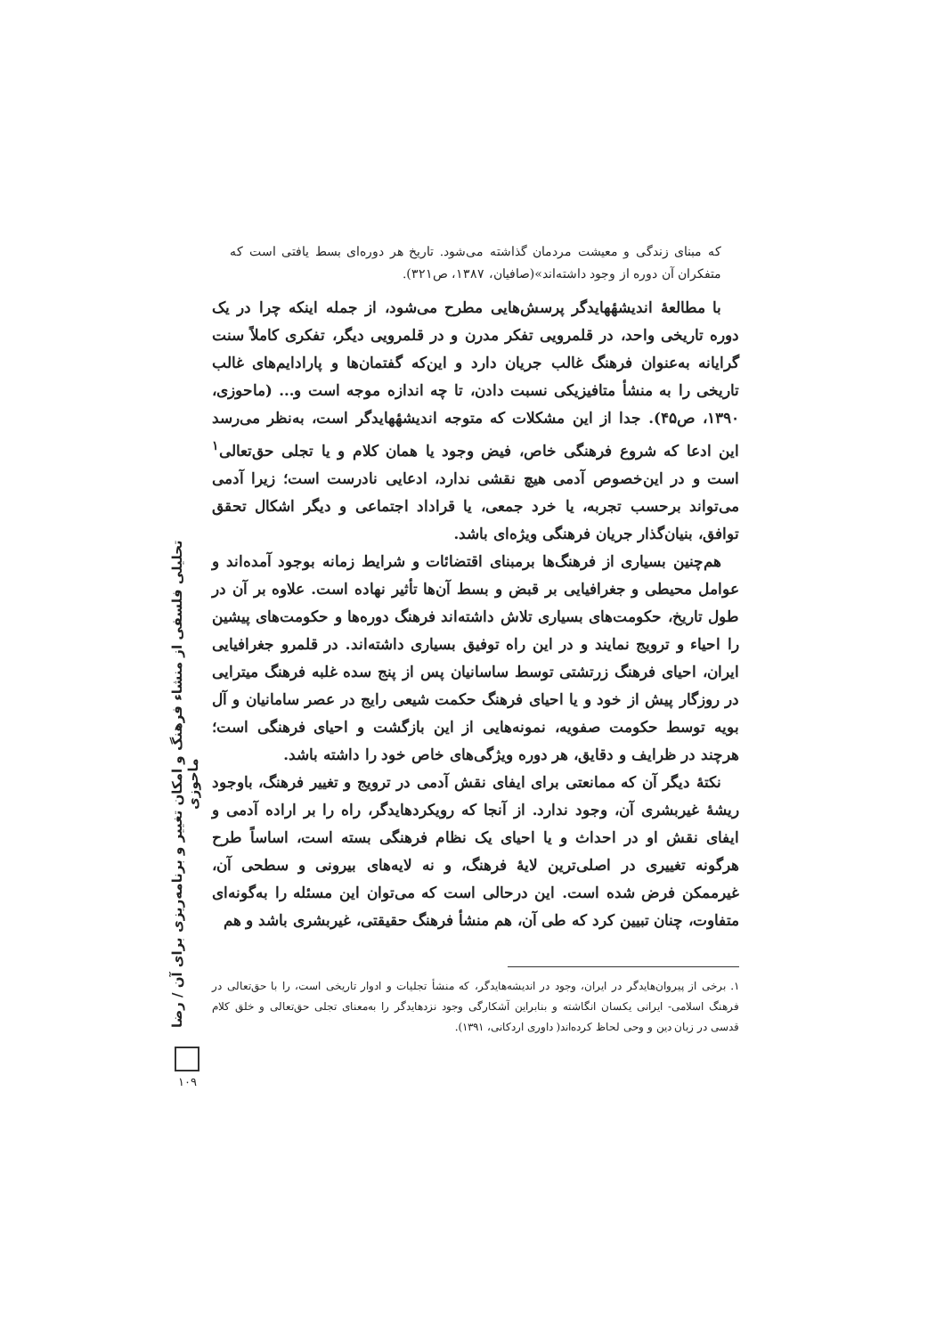که مبنای زندگی و معیشت مردمان گذاشته می‌شود. تاریخ هر دوره‌ای بسط یافتی است که متفکران آن دوره از وجود داشته‌اند»(صافیان، ۱۳۸۷، ص۳۲۱).
با مطالعهٔ اندیشهٔهایدگر پرسش‌هایی مطرح می‌شود، از جمله اینکه چرا در یک دوره تاریخی واحد، در قلمرویی تفکر مدرن و در قلمرویی دیگر، تفکری کاملاً سنت گرایانه به‌عنوان فرهنگ غالب جریان دارد و این‌که گفتمان‌ها و پارادایم‌های غالب تاریخی را به منشأ متافیزیکی نسبت دادن، تا چه اندازه موجه است و... (ماحوزی، ۱۳۹۰، ص۴۵). جدا از این مشکلات که متوجه اندیشهٔهایدگر است، به‌نظر می‌رسد این ادعا که شروع فرهنگی خاص، فیض وجود یا همان کلام و یا تجلی حق‌تعالی<sup>۱</sup> است و در این‌خصوص آدمی هیچ نقشی ندارد، ادعایی نادرست است؛ زیرا آدمی می‌تواند برحسب تجربه، یا خرد جمعی، یا قراداد اجتماعی و دیگر اشکال تحقق توافق، بنیان‌گذار جریان فرهنگی ویژه‌ای باشد.
هم‌چنین بسیاری از فرهنگ‌ها برمبنای اقتضائات و شرایط زمانه بوجود آمده‌اند و عوامل محیطی و جغرافیایی بر قبض و بسط آن‌ها تأثیر نهاده است. علاوه بر آن در طول تاریخ، حکومت‌های بسیاری تلاش داشته‌اند فرهنگ دوره‌ها و حکومت‌های پیشین را احیاء و ترویج نمایند و در این راه توفیق بسیاری داشته‌اند. در قلمرو جغرافیایی ایران، احیای فرهنگ زرتشتی توسط ساسانیان پس از پنج سده غلبه فرهنگ میترایی در روزگار پیش از خود و یا احیای فرهنگ حکمت شیعی رایج در عصر سامانیان و آل بویه توسط حکومت صفویه، نمونه‌هایی از این بازگشت و احیای فرهنگی است؛ هرچند در ظرایف و دقایق، هر دوره ویژگی‌های خاص خود را داشته باشد.
نکتهٔ دیگر آن که ممانعتی برای ایفای نقش آدمی در ترویج و تغییر فرهنگ، باوجود ریشهٔ غیربشری آن، وجود ندارد. از آنجا که رویکردهایدگر، راه را بر اراده آدمی و ایفای نقش او در احداث و یا احیای یک نظام فرهنگی بسته است، اساساً طرح هرگونه تغییری در اصلی‌ترین لایهٔ فرهنگ، و نه لایه‌های بیرونی و سطحی آن، غیرممکن فرض شده است. این درحالی است که می‌توان این مسئله را به‌گونه‌ای متفاوت، چنان تبیین کرد که طی آن، هم منشأ فرهنگ حقیقتی، غیربشری باشد و هم
۱. برخی از پیروان‌هایدگر در ایران، وجود در اندیشه‌هایدگر، که منشأ تجلیات و ادوار تاریخی است، را با حق‌تعالی در فرهنگ اسلامی- ایرانی یکسان انگاشته و بنابراین آشکارگی وجود نزدهایدگر را به‌معنای تجلی حق‌تعالی و خلق کلام قدسی در زبان دین و وحی لحاظ کرده‌اند( داوری اردکانی، ۱۳۹۱).
تحلیلی فلسفی از منشاء فرهنگ و امکان تغییر و برنامه‌ریزی برای آن / رضا ماحوزی
۱۰۹